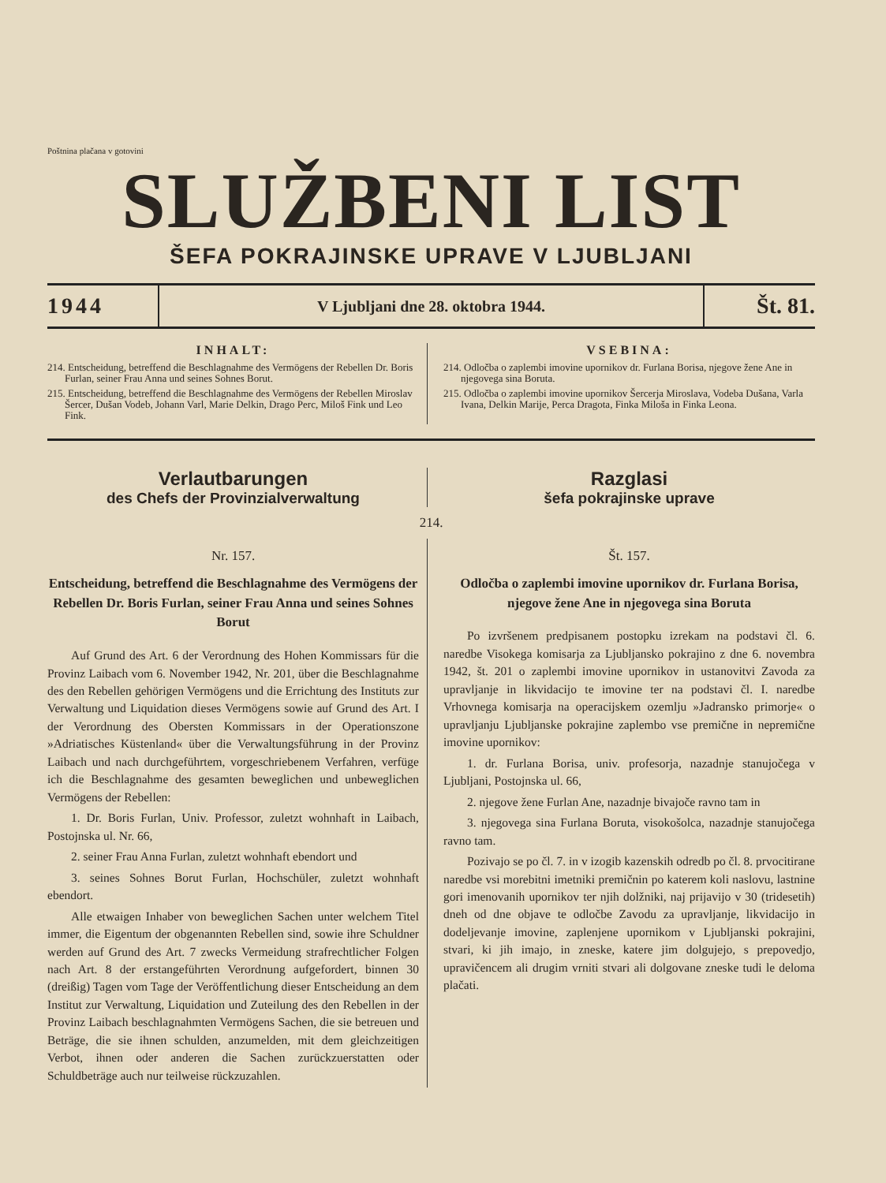Poštnina plačana v gotovini
SLUŽBENI LIST
ŠEFA POKRAJINSKE UPRAVE V LJUBLJANI
1944
V Ljubljani dne 28. oktobra 1944.
Št. 81.
INHALT:
214. Entscheidung, betreffend die Beschlagnahme des Vermögens der Rebellen Dr. Boris Furlan, seiner Frau Anna und seines Sohnes Borut.
215. Entscheidung, betreffend die Beschlagnahme des Vermögens der Rebellen Miroslav Šercer, Dušan Vodeb, Johann Varl, Marie Delkin, Drago Perc, Miloš Fink und Leo Fink.
VSEBINA:
214. Odločba o zaplembi imovine upornikov dr. Furlana Borisa, njegove žene Ane in njegovega sina Boruta.
215. Odločba o zaplembi imovine upornikov Šercerja Miroslava, Vodeba Dušana, Varla Ivana, Delkin Marije, Perca Dragota, Finka Miloša in Finka Leona.
Verlautbarungen
des Chefs der Provinzialverwaltung
Razglasi
šefa pokrajinske uprave
214.
Nr. 157.
Entscheidung, betreffend die Beschlagnahme des Vermögens der Rebellen Dr. Boris Furlan, seiner Frau Anna und seines Sohnes Borut
Auf Grund des Art. 6 der Verordnung des Hohen Kommissars für die Provinz Laibach vom 6. November 1942, Nr. 201, über die Beschlagnahme des den Rebellen gehörigen Vermögens und die Errichtung des Instituts zur Verwaltung und Liquidation dieses Vermögens sowie auf Grund des Art. I der Verordnung des Obersten Kommissars in der Operationszone »Adriatisches Küstenland« über die Verwaltungsführung in der Provinz Laibach und nach durchgeführtem, vorgeschriebenem Verfahren, verfüge ich die Beschlagnahme des gesamten beweglichen und unbeweglichen Vermögens der Rebellen:
1. Dr. Boris Furlan, Univ. Professor, zuletzt wohnhaft in Laibach, Postojnska ul. Nr. 66,
2. seiner Frau Anna Furlan, zuletzt wohnhaft ebendort und
3. seines Sohnes Borut Furlan, Hochschüler, zuletzt wohnhaft ebendort.
Alle etwaigen Inhaber von beweglichen Sachen unter welchem Titel immer, die Eigentum der obgenannten Rebellen sind, sowie ihre Schuldner werden auf Grund des Art. 7 zwecks Vermeidung strafrechtlicher Folgen nach Art. 8 der erstangeführten Verordnung aufgefordert, binnen 30 (dreißig) Tagen vom Tage der Veröffentlichung dieser Entscheidung an dem Institut zur Verwaltung, Liquidation und Zuteilung des den Rebellen in der Provinz Laibach beschlagnahmten Vermögens Sachen, die sie betreuen und Beträge, die sie ihnen schulden, anzumelden, mit dem gleichzeitigen Verbot, ihnen oder anderen die Sachen zurückzuerstatten oder Schuldbeträge auch nur teilweise rückzuzahlen.
Št. 157.
Odločba o zaplembi imovine upornikov dr. Furlana Borisa, njegove žene Ane in njegovega sina Boruta
Po izvršenem predpisanem postopku izrekam na podstavi čl. 6. naredbe Visokega komisarja za Ljubljansko pokrajino z dne 6. novembra 1942, št. 201 o zaplembi imovine upornikov in ustanovitvi Zavoda za upravljanje in likvidacijo te imovine ter na podstavi čl. I. naredbe Vrhovnega komisarja na operacijskem ozemlju »Jadransko primorje« o upravljanju Ljubljanske pokrajine zaplembo vse premične in nepremične imovine upornikov:
1. dr. Furlana Borisa, univ. profesorja, nazadnje stanujočega v Ljubljani, Postojnska ul. 66,
2. njegove žene Furlan Ane, nazadnje bivajoče ravno tam in
3. njegovega sina Furlana Boruta, visokošolca, nazadnje stanujočega ravno tam.
Pozivajo se po čl. 7. in v izogib kazenskih odredb po čl. 8. prvocitirane naredbe vsi morebitni imetniki premičnin po katerem koli naslovu, lastnine gori imenovanih upornikov ter njih dolžniki, naj prijavijo v 30 (tridesetih) dneh od dne objave te odločbe Zavodu za upravljanje, likvidacijo in dodeljevanje imovine, zaplenjene upornikom v Ljubljanski pokrajini, stvari, ki jih imajo, in zneske, katere jim dolgujejo, s prepovedjo, upravičencem ali drugim vrniti stvari ali dolgovane zneske tudi le deloma plačati.